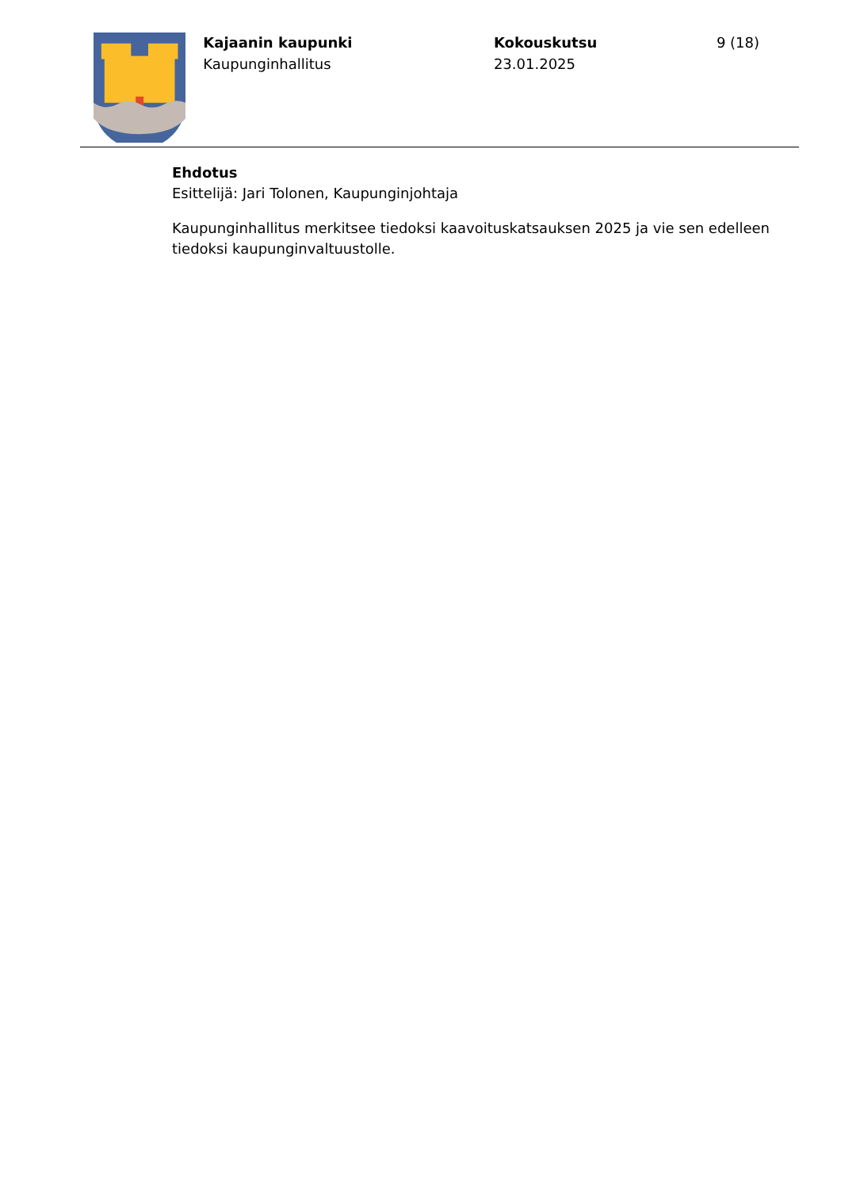Kajaanin kaupunki
Kaupunginhallitus
Kokouskutsu
23.01.2025
9 (18)
Ehdotus
Esittelijä: Jari Tolonen, Kaupunginjohtaja
Kaupunginhallitus merkitsee tiedoksi kaavoituskatsauksen 2025 ja vie sen edelleen tiedoksi kaupunginvaltuustolle.